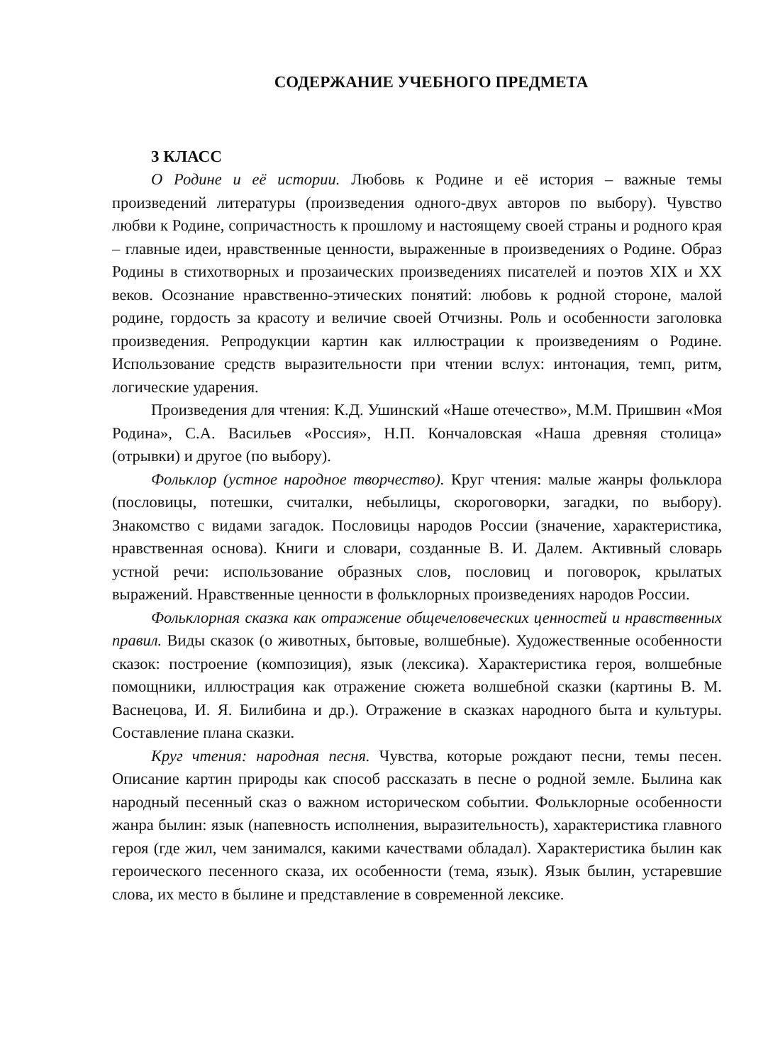СОДЕРЖАНИЕ УЧЕБНОГО ПРЕДМЕТА
3 КЛАСС
О Родине и её истории. Любовь к Родине и её история – важные темы произведений литературы (произведения одного-двух авторов по выбору). Чувство любви к Родине, сопричастность к прошлому и настоящему своей страны и родного края – главные идеи, нравственные ценности, выраженные в произведениях о Родине. Образ Родины в стихотворных и прозаических произведениях писателей и поэтов XIX и XX веков. Осознание нравственно-этических понятий: любовь к родной стороне, малой родине, гордость за красоту и величие своей Отчизны. Роль и особенности заголовка произведения. Репродукции картин как иллюстрации к произведениям о Родине. Использование средств выразительности при чтении вслух: интонация, темп, ритм, логические ударения.
Произведения для чтения: К.Д. Ушинский «Наше отечество», М.М. Пришвин «Моя Родина», С.А. Васильев «Россия», Н.П. Кончаловская «Наша древняя столица» (отрывки) и другое (по выбору).
Фольклор (устное народное творчество). Круг чтения: малые жанры фольклора (пословицы, потешки, считалки, небылицы, скороговорки, загадки, по выбору). Знакомство с видами загадок. Пословицы народов России (значение, характеристика, нравственная основа). Книги и словари, созданные В. И. Далем. Активный словарь устной речи: использование образных слов, пословиц и поговорок, крылатых выражений. Нравственные ценности в фольклорных произведениях народов России.
Фольклорная сказка как отражение общечеловеческих ценностей и нравственных правил. Виды сказок (о животных, бытовые, волшебные). Художественные особенности сказок: построение (композиция), язык (лексика). Характеристика героя, волшебные помощники, иллюстрация как отражение сюжета волшебной сказки (картины В. М. Васнецова, И. Я. Билибина и др.). Отражение в сказках народного быта и культуры. Составление плана сказки.
Круг чтения: народная песня. Чувства, которые рождают песни, темы песен. Описание картин природы как способ рассказать в песне о родной земле. Былина как народный песенный сказ о важном историческом событии. Фольклорные особенности жанра былин: язык (напевность исполнения, выразительность), характеристика главного героя (где жил, чем занимался, какими качествами обладал). Характеристика былин как героического песенного сказа, их особенности (тема, язык). Язык былин, устаревшие слова, их место в былине и представление в современной лексике.